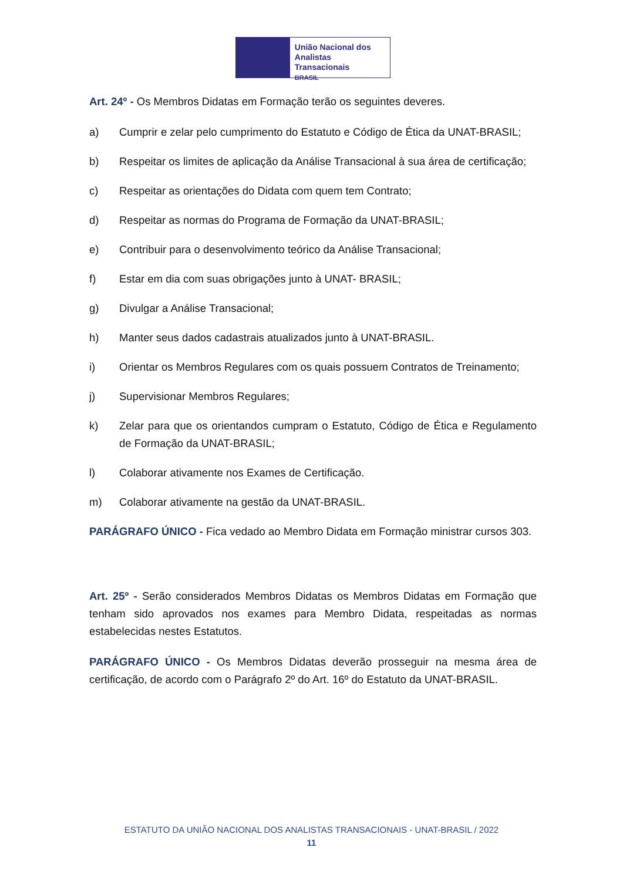União Nacional dos
Analistas Transacionais
BRASIL
Art. 24º - Os Membros Didatas em Formação terão os seguintes deveres.
a) Cumprir e zelar pelo cumprimento do Estatuto e Código de Ética da UNAT-BRASIL;
b) Respeitar os limites de aplicação da Análise Transacional à sua área de certificação;
c) Respeitar as orientações do Didata com quem tem Contrato;
d) Respeitar as normas do Programa de Formação da UNAT-BRASIL;
e) Contribuir para o desenvolvimento teórico da Análise Transacional;
f) Estar em dia com suas obrigações junto à UNAT- BRASIL;
g) Divulgar a Análise Transacional;
h) Manter seus dados cadastrais atualizados junto à UNAT-BRASIL.
i) Orientar os Membros Regulares com os quais possuem Contratos de Treinamento;
j) Supervisionar Membros Regulares;
k) Zelar para que os orientandos cumpram o Estatuto, Código de Ética e Regulamento de Formação da UNAT-BRASIL;
l) Colaborar ativamente nos Exames de Certificação.
m) Colaborar ativamente na gestão da UNAT-BRASIL.
PARÁGRAFO ÚNICO - Fica vedado ao Membro Didata em Formação ministrar cursos 303.
Art. 25º - Serão considerados Membros Didatas os Membros Didatas em Formação que tenham sido aprovados nos exames para Membro Didata, respeitadas as normas estabelecidas nestes Estatutos.
PARÁGRAFO ÚNICO - Os Membros Didatas deverão prosseguir na mesma área de certificação, de acordo com o Parágrafo 2º do Art. 16º do Estatuto da UNAT-BRASIL.
ESTATUTO DA UNIÃO NACIONAL DOS ANALISTAS TRANSACIONAIS - UNAT-BRASIL / 2022
11